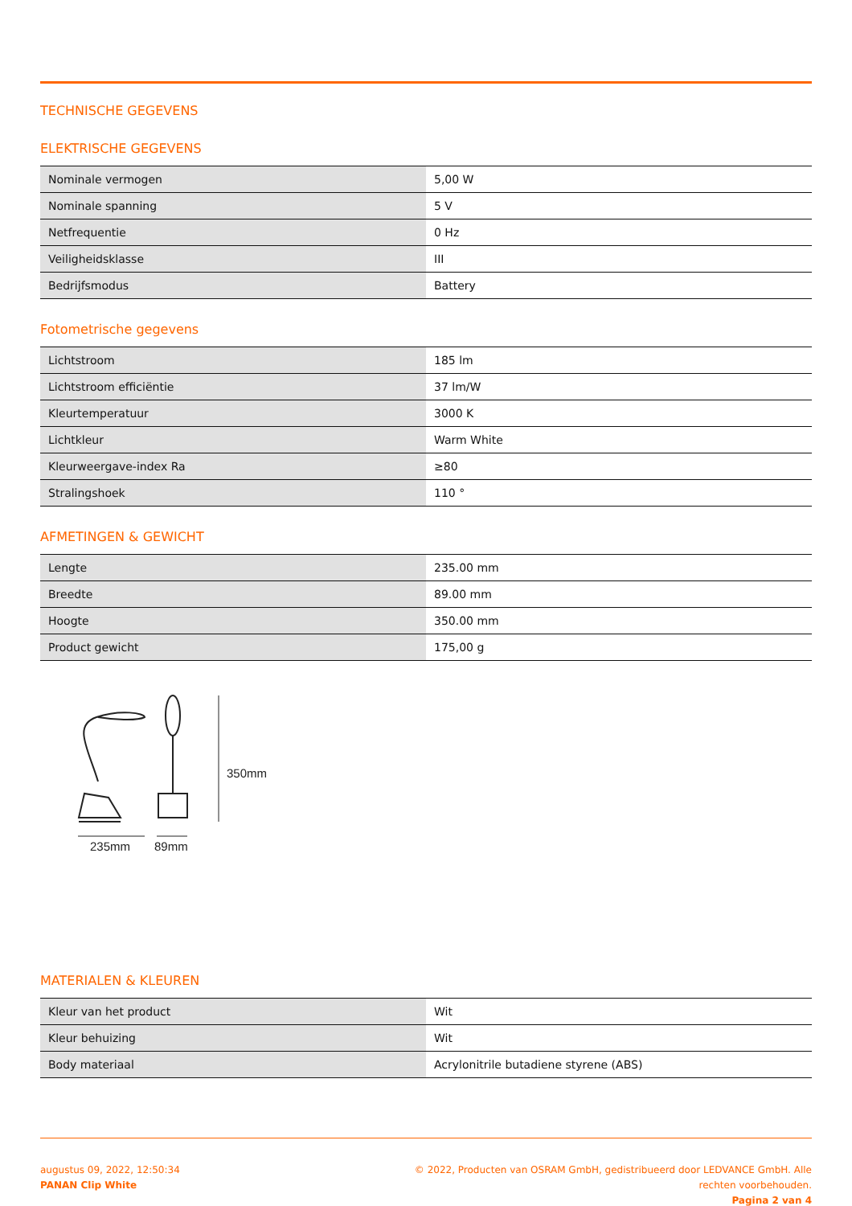TECHNISCHE GEGEVENS
ELEKTRISCHE GEGEVENS
| Nominale vermogen | 5,00 W |
| Nominale spanning | 5 V |
| Netfrequentie | 0 Hz |
| Veiligheidsklasse | III |
| Bedrijfsmodus | Battery |
Fotometrische gegevens
| Lichtstroom | 185 lm |
| Lichtstroom efficiëntie | 37 lm/W |
| Kleurtemperatuur | 3000 K |
| Lichtkleur | Warm White |
| Kleurweergave-index Ra | ≥80 |
| Stralingshoek | 110 ° |
AFMETINGEN & GEWICHT
| Lengte | 235.00 mm |
| Breedte | 89.00 mm |
| Hoogte | 350.00 mm |
| Product gewicht | 175,00 g |
350mm
235mm
89mm
MATERIALEN & KLEUREN
| Kleur van het product | Wit |
| Kleur behuizing | Wit |
| Body materiaal | Acrylonitrile butadiene styrene (ABS) |
augustus 09, 2022, 12:50:34
PANAN Clip White
© 2022, Producten van OSRAM GmbH, gedistribueerd door LEDVANCE GmbH. Alle
rechten voorbehouden.
Pagina 2 van 4